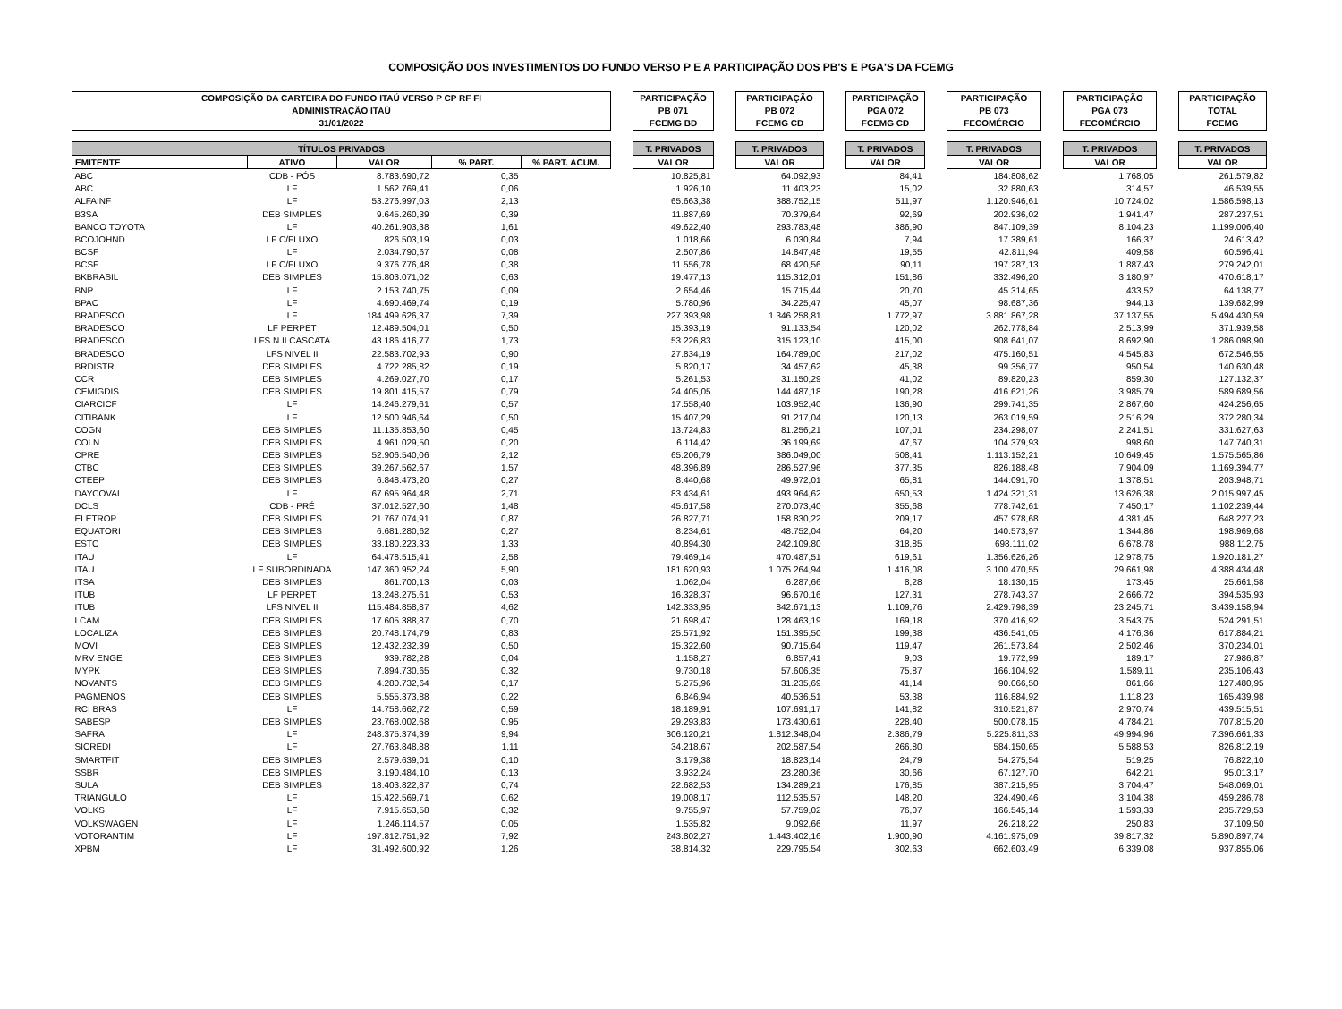COMPOSIÇÃO DOS INVESTIMENTOS DO FUNDO VERSO P E A PARTICIPAÇÃO DOS PB'S E PGA'S DA FCEMG
| COMPOSIÇÃO DA CARTEIRA DO FUNDO ITAÚ VERSO P CP RF FI ADMINISTRAÇÃO ITAÚ 31/01/2022 | | | | | | PARTICIPAÇÃO PB 071 FCEMG BD | | PARTICIPAÇÃO PB 072 FCEMG CD | | PARTICIPAÇÃO PGA 072 FCEMG CD | | PARTICIPAÇÃO PB 073 FECOMÉRCIO | | PARTICIPAÇÃO PGA 073 FECOMÉRCIO | | PARTICIPAÇÃO TOTAL FCEMG |
| TÍTULOS PRIVADOS | | | | | | T. PRIVADOS | | T. PRIVADOS | | T. PRIVADOS | | T. PRIVADOS | | T. PRIVADOS | | T. PRIVADOS |
| EMITENTE | ATIVO | VALOR | % PART. | % PART. ACUM. | | VALOR | | VALOR | | VALOR | | VALOR | | VALOR | | VALOR |
| ABC | CDB - PÓS | 8.783.690,72 | 0,35 | | | 10.825,81 | | 64.092,93 | | 84,41 | | 184.808,62 | | 1.768,05 | | 261.579,82 |
| ABC | LF | 1.562.769,41 | 0,06 | | | 1.926,10 | | 11.403,23 | | 15,02 | | 32.880,63 | | 314,57 | | 46.539,55 |
| ALFAINF | LF | 53.276.997,03 | 2,13 | | | 65.663,38 | | 388.752,15 | | 511,97 | | 1.120.946,61 | | 10.724,02 | | 1.586.598,13 |
| B3SA | DEB SIMPLES | 9.645.260,39 | 0,39 | | | 11.887,69 | | 70.379,64 | | 92,69 | | 202.936,02 | | 1.941,47 | | 287.237,51 |
| BANCO TOYOTA | LF | 40.261.903,38 | 1,61 | | | 49.622,40 | | 293.783,48 | | 386,90 | | 847.109,39 | | 8.104,23 | | 1.199.006,40 |
| BCOJOHND | LF C/FLUXO | 826.503,19 | 0,03 | | | 1.018,66 | | 6.030,84 | | 7,94 | | 17.389,61 | | 166,37 | | 24.613,42 |
| BCSF | LF | 2.034.790,67 | 0,08 | | | 2.507,86 | | 14.847,48 | | 19,55 | | 42.811,94 | | 409,58 | | 60.596,41 |
| BCSF | LF C/FLUXO | 9.376.776,48 | 0,38 | | | 11.556,78 | | 68.420,56 | | 90,11 | | 197.287,13 | | 1.887,43 | | 279.242,01 |
| BKBRASIL | DEB SIMPLES | 15.803.071,02 | 0,63 | | | 19.477,13 | | 115.312,01 | | 151,86 | | 332.496,20 | | 3.180,97 | | 470.618,17 |
| BNP | LF | 2.153.740,75 | 0,09 | | | 2.654,46 | | 15.715,44 | | 20,70 | | 45.314,65 | | 433,52 | | 64.138,77 |
| BPAC | LF | 4.690.469,74 | 0,19 | | | 5.780,96 | | 34.225,47 | | 45,07 | | 98.687,36 | | 944,13 | | 139.682,99 |
| BRADESCO | LF | 184.499.626,37 | 7,39 | | | 227.393,98 | | 1.346.258,81 | | 1.772,97 | | 3.881.867,28 | | 37.137,55 | | 5.494.430,59 |
| BRADESCO | LF PERPET | 12.489.504,01 | 0,50 | | | 15.393,19 | | 91.133,54 | | 120,02 | | 262.778,84 | | 2.513,99 | | 371.939,58 |
| BRADESCO | LFS N II CASCATA | 43.186.416,77 | 1,73 | | | 53.226,83 | | 315.123,10 | | 415,00 | | 908.641,07 | | 8.692,90 | | 1.286.098,90 |
| BRADESCO | LFS NIVEL II | 22.583.702,93 | 0,90 | | | 27.834,19 | | 164.789,00 | | 217,02 | | 475.160,51 | | 4.545,83 | | 672.546,55 |
| BRDISTR | DEB SIMPLES | 4.722.285,82 | 0,19 | | | 5.820,17 | | 34.457,62 | | 45,38 | | 99.356,77 | | 950,54 | | 140.630,48 |
| CCR | DEB SIMPLES | 4.269.027,70 | 0,17 | | | 5.261,53 | | 31.150,29 | | 41,02 | | 89.820,23 | | 859,30 | | 127.132,37 |
| CEMIGDIS | DEB SIMPLES | 19.801.415,57 | 0,79 | | | 24.405,05 | | 144.487,18 | | 190,28 | | 416.621,26 | | 3.985,79 | | 589.689,56 |
| CIARCICF | LF | 14.246.279,61 | 0,57 | | | 17.558,40 | | 103.952,40 | | 136,90 | | 299.741,35 | | 2.867,60 | | 424.256,65 |
| CITIBANK | LF | 12.500.946,64 | 0,50 | | | 15.407,29 | | 91.217,04 | | 120,13 | | 263.019,59 | | 2.516,29 | | 372.280,34 |
| COGN | DEB SIMPLES | 11.135.853,60 | 0,45 | | | 13.724,83 | | 81.256,21 | | 107,01 | | 234.298,07 | | 2.241,51 | | 331.627,63 |
| COLN | DEB SIMPLES | 4.961.029,50 | 0,20 | | | 6.114,42 | | 36.199,69 | | 47,67 | | 104.379,93 | | 998,60 | | 147.740,31 |
| CPRE | DEB SIMPLES | 52.906.540,06 | 2,12 | | | 65.206,79 | | 386.049,00 | | 508,41 | | 1.113.152,21 | | 10.649,45 | | 1.575.565,86 |
| CTBC | DEB SIMPLES | 39.267.562,67 | 1,57 | | | 48.396,89 | | 286.527,96 | | 377,35 | | 826.188,48 | | 7.904,09 | | 1.169.394,77 |
| CTEEP | DEB SIMPLES | 6.848.473,20 | 0,27 | | | 8.440,68 | | 49.972,01 | | 65,81 | | 144.091,70 | | 1.378,51 | | 203.948,71 |
| DAYCOVAL | LF | 67.695.964,48 | 2,71 | | | 83.434,61 | | 493.964,62 | | 650,53 | | 1.424.321,31 | | 13.626,38 | | 2.015.997,45 |
| DCLS | CDB - PRÉ | 37.012.527,60 | 1,48 | | | 45.617,58 | | 270.073,40 | | 355,68 | | 778.742,61 | | 7.450,17 | | 1.102.239,44 |
| ELETROP | DEB SIMPLES | 21.767.074,91 | 0,87 | | | 26.827,71 | | 158.830,22 | | 209,17 | | 457.978,68 | | 4.381,45 | | 648.227,23 |
| EQUATORI | DEB SIMPLES | 6.681.280,62 | 0,27 | | | 8.234,61 | | 48.752,04 | | 64,20 | | 140.573,97 | | 1.344,86 | | 198.969,68 |
| ESTC | DEB SIMPLES | 33.180.223,33 | 1,33 | | | 40.894,30 | | 242.109,80 | | 318,85 | | 698.111,02 | | 6.678,78 | | 988.112,75 |
| ITAU | LF | 64.478.515,41 | 2,58 | | | 79.469,14 | | 470.487,51 | | 619,61 | | 1.356.626,26 | | 12.978,75 | | 1.920.181,27 |
| ITAU | LF SUBORDINADA | 147.360.952,24 | 5,90 | | | 181.620,93 | | 1.075.264,94 | | 1.416,08 | | 3.100.470,55 | | 29.661,98 | | 4.388.434,48 |
| ITSA | DEB SIMPLES | 861.700,13 | 0,03 | | | 1.062,04 | | 6.287,66 | | 8,28 | | 18.130,15 | | 173,45 | | 25.661,58 |
| ITUB | LF PERPET | 13.248.275,61 | 0,53 | | | 16.328,37 | | 96.670,16 | | 127,31 | | 278.743,37 | | 2.666,72 | | 394.535,93 |
| ITUB | LFS NIVEL II | 115.484.858,87 | 4,62 | | | 142.333,95 | | 842.671,13 | | 1.109,76 | | 2.429.798,39 | | 23.245,71 | | 3.439.158,94 |
| LCAM | DEB SIMPLES | 17.605.388,87 | 0,70 | | | 21.698,47 | | 128.463,19 | | 169,18 | | 370.416,92 | | 3.543,75 | | 524.291,51 |
| LOCALIZA | DEB SIMPLES | 20.748.174,79 | 0,83 | | | 25.571,92 | | 151.395,50 | | 199,38 | | 436.541,05 | | 4.176,36 | | 617.884,21 |
| MOVI | DEB SIMPLES | 12.432.232,39 | 0,50 | | | 15.322,60 | | 90.715,64 | | 119,47 | | 261.573,84 | | 2.502,46 | | 370.234,01 |
| MRV ENGE | DEB SIMPLES | 939.782,28 | 0,04 | | | 1.158,27 | | 6.857,41 | | 9,03 | | 19.772,99 | | 189,17 | | 27.986,87 |
| MYPK | DEB SIMPLES | 7.894.730,65 | 0,32 | | | 9.730,18 | | 57.606,35 | | 75,87 | | 166.104,92 | | 1.589,11 | | 235.106,43 |
| NOVANTS | DEB SIMPLES | 4.280.732,64 | 0,17 | | | 5.275,96 | | 31.235,69 | | 41,14 | | 90.066,50 | | 861,66 | | 127.480,95 |
| PAGMENOS | DEB SIMPLES | 5.555.373,88 | 0,22 | | | 6.846,94 | | 40.536,51 | | 53,38 | | 116.884,92 | | 1.118,23 | | 165.439,98 |
| RCI BRAS | LF | 14.758.662,72 | 0,59 | | | 18.189,91 | | 107.691,17 | | 141,82 | | 310.521,87 | | 2.970,74 | | 439.515,51 |
| SABESP | DEB SIMPLES | 23.768.002,68 | 0,95 | | | 29.293,83 | | 173.430,61 | | 228,40 | | 500.078,15 | | 4.784,21 | | 707.815,20 |
| SAFRA | LF | 248.375.374,39 | 9,94 | | | 306.120,21 | | 1.812.348,04 | | 2.386,79 | | 5.225.811,33 | | 49.994,96 | | 7.396.661,33 |
| SICREDI | LF | 27.763.848,88 | 1,11 | | | 34.218,67 | | 202.587,54 | | 266,80 | | 584.150,65 | | 5.588,53 | | 826.812,19 |
| SMARTFIT | DEB SIMPLES | 2.579.639,01 | 0,10 | | | 3.179,38 | | 18.823,14 | | 24,79 | | 54.275,54 | | 519,25 | | 76.822,10 |
| SSBR | DEB SIMPLES | 3.190.484,10 | 0,13 | | | 3.932,24 | | 23.280,36 | | 30,66 | | 67.127,70 | | 642,21 | | 95.013,17 |
| SULA | DEB SIMPLES | 18.403.822,87 | 0,74 | | | 22.682,53 | | 134.289,21 | | 176,85 | | 387.215,95 | | 3.704,47 | | 548.069,01 |
| TRIANGULO | LF | 15.422.569,71 | 0,62 | | | 19.008,17 | | 112.535,57 | | 148,20 | | 324.490,46 | | 3.104,38 | | 459.286,78 |
| VOLKS | LF | 7.915.653,58 | 0,32 | | | 9.755,97 | | 57.759,02 | | 76,07 | | 166.545,14 | | 1.593,33 | | 235.729,53 |
| VOLKSWAGEN | LF | 1.246.114,57 | 0,05 | | | 1.535,82 | | 9.092,66 | | 11,97 | | 26.218,22 | | 250,83 | | 37.109,50 |
| VOTORANTIM | LF | 197.812.751,92 | 7,92 | | | 243.802,27 | | 1.443.402,16 | | 1.900,90 | | 4.161.975,09 | | 39.817,32 | | 5.890.897,74 |
| XPBM | LF | 31.492.600,92 | 1,26 | | | 38.814,32 | | 229.795,54 | | 302,63 | | 662.603,49 | | 6.339,08 | | 937.855,06 |